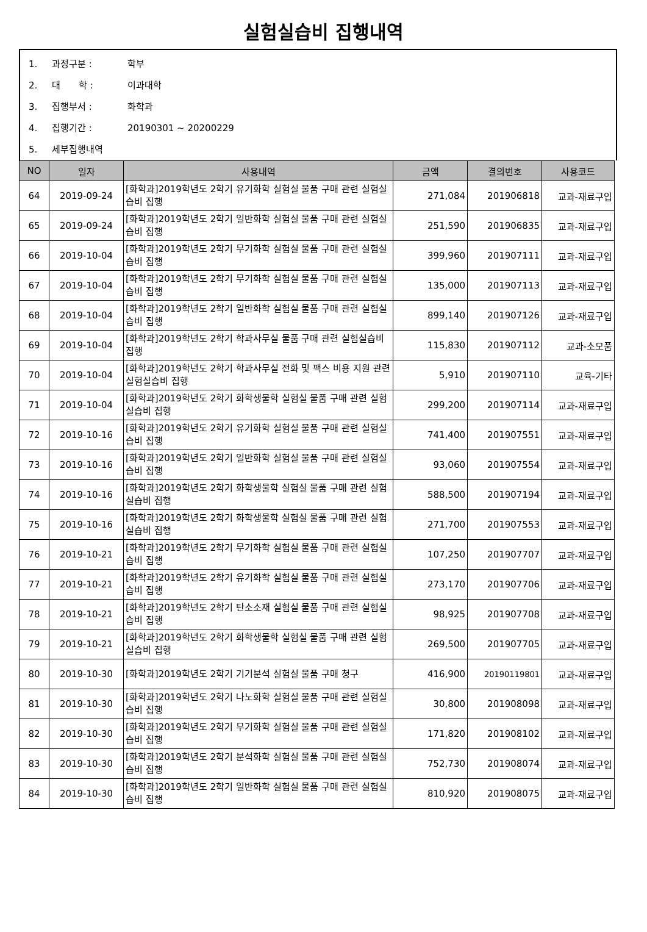실험실습비 집행내역
1. 과정구분 : 학부
2. 대　　학 : 이과대학
3. 집행부서 : 화학과
4. 집행기간 : 20190301 ~ 20200229
5. 세부집행내역
| NO | 일자 | 사용내역 | 금액 | 결의번호 | 사용코드 |
| --- | --- | --- | --- | --- | --- |
| 64 | 2019-09-24 | [화학과]2019학년도 2학기 유기화학 실험실 물품 구매 관련 실험실습비 집행 | 271,084 | 201906818 | 교과-재료구입 |
| 65 | 2019-09-24 | [화학과]2019학년도 2학기 일반화학 실험실 물품 구매 관련 실험실습비 집행 | 251,590 | 201906835 | 교과-재료구입 |
| 66 | 2019-10-04 | [화학과]2019학년도 2학기 무기화학 실험실 물품 구매 관련 실험실습비 집행 | 399,960 | 201907111 | 교과-재료구입 |
| 67 | 2019-10-04 | [화학과]2019학년도 2학기 무기화학 실험실 물품 구매 관련 실험실습비 집행 | 135,000 | 201907113 | 교과-재료구입 |
| 68 | 2019-10-04 | [화학과]2019학년도 2학기 일반화학 실험실 물품 구매 관련 실험실습비 집행 | 899,140 | 201907126 | 교과-재료구입 |
| 69 | 2019-10-04 | [화학과]2019학년도 2학기 학과사무실 물품 구매 관련 실험실습비 집행 | 115,830 | 201907112 | 교과-소모품 |
| 70 | 2019-10-04 | [화학과]2019학년도 2학기 학과사무실 전화 및 팩스 비용 지원 관련 실험실습비 집행 | 5,910 | 201907110 | 교육-기타 |
| 71 | 2019-10-04 | [화학과]2019학년도 2학기 화학생물학 실험실 물품 구매 관련 실험실습비 집행 | 299,200 | 201907114 | 교과-재료구입 |
| 72 | 2019-10-16 | [화학과]2019학년도 2학기 유기화학 실험실 물품 구매 관련 실험실습비 집행 | 741,400 | 201907551 | 교과-재료구입 |
| 73 | 2019-10-16 | [화학과]2019학년도 2학기 일반화학 실험실 물품 구매 관련 실험실습비 집행 | 93,060 | 201907554 | 교과-재료구입 |
| 74 | 2019-10-16 | [화학과]2019학년도 2학기 화학생물학 실험실 물품 구매 관련 실험실습비 집행 | 588,500 | 201907194 | 교과-재료구입 |
| 75 | 2019-10-16 | [화학과]2019학년도 2학기 화학생물학 실험실 물품 구매 관련 실험실습비 집행 | 271,700 | 201907553 | 교과-재료구입 |
| 76 | 2019-10-21 | [화학과]2019학년도 2학기 무기화학 실험실 물품 구매 관련 실험실습비 집행 | 107,250 | 201907707 | 교과-재료구입 |
| 77 | 2019-10-21 | [화학과]2019학년도 2학기 유기화학 실험실 물품 구매 관련 실험실습비 집행 | 273,170 | 201907706 | 교과-재료구입 |
| 78 | 2019-10-21 | [화학과]2019학년도 2학기 탄소소재 실험실 물품 구매 관련 실험실습비 집행 | 98,925 | 201907708 | 교과-재료구입 |
| 79 | 2019-10-21 | [화학과]2019학년도 2학기 화학생물학 실험실 물품 구매 관련 실험실습비 집행 | 269,500 | 201907705 | 교과-재료구입 |
| 80 | 2019-10-30 | [화학과]2019학년도 2학기 기기분석 실험실 물품 구매 청구 | 416,900 | 20190119801 | 교과-재료구입 |
| 81 | 2019-10-30 | [화학과]2019학년도 2학기 나노화학 실험실 물품 구매 관련 실험실습비 집행 | 30,800 | 201908098 | 교과-재료구입 |
| 82 | 2019-10-30 | [화학과]2019학년도 2학기 무기화학 실험실 물품 구매 관련 실험실습비 집행 | 171,820 | 201908102 | 교과-재료구입 |
| 83 | 2019-10-30 | [화학과]2019학년도 2학기 분석화학 실험실 물품 구매 관련 실험실습비 집행 | 752,730 | 201908074 | 교과-재료구입 |
| 84 | 2019-10-30 | [화학과]2019학년도 2학기 일반화학 실험실 물품 구매 관련 실험실습비 집행 | 810,920 | 201908075 | 교과-재료구입 |